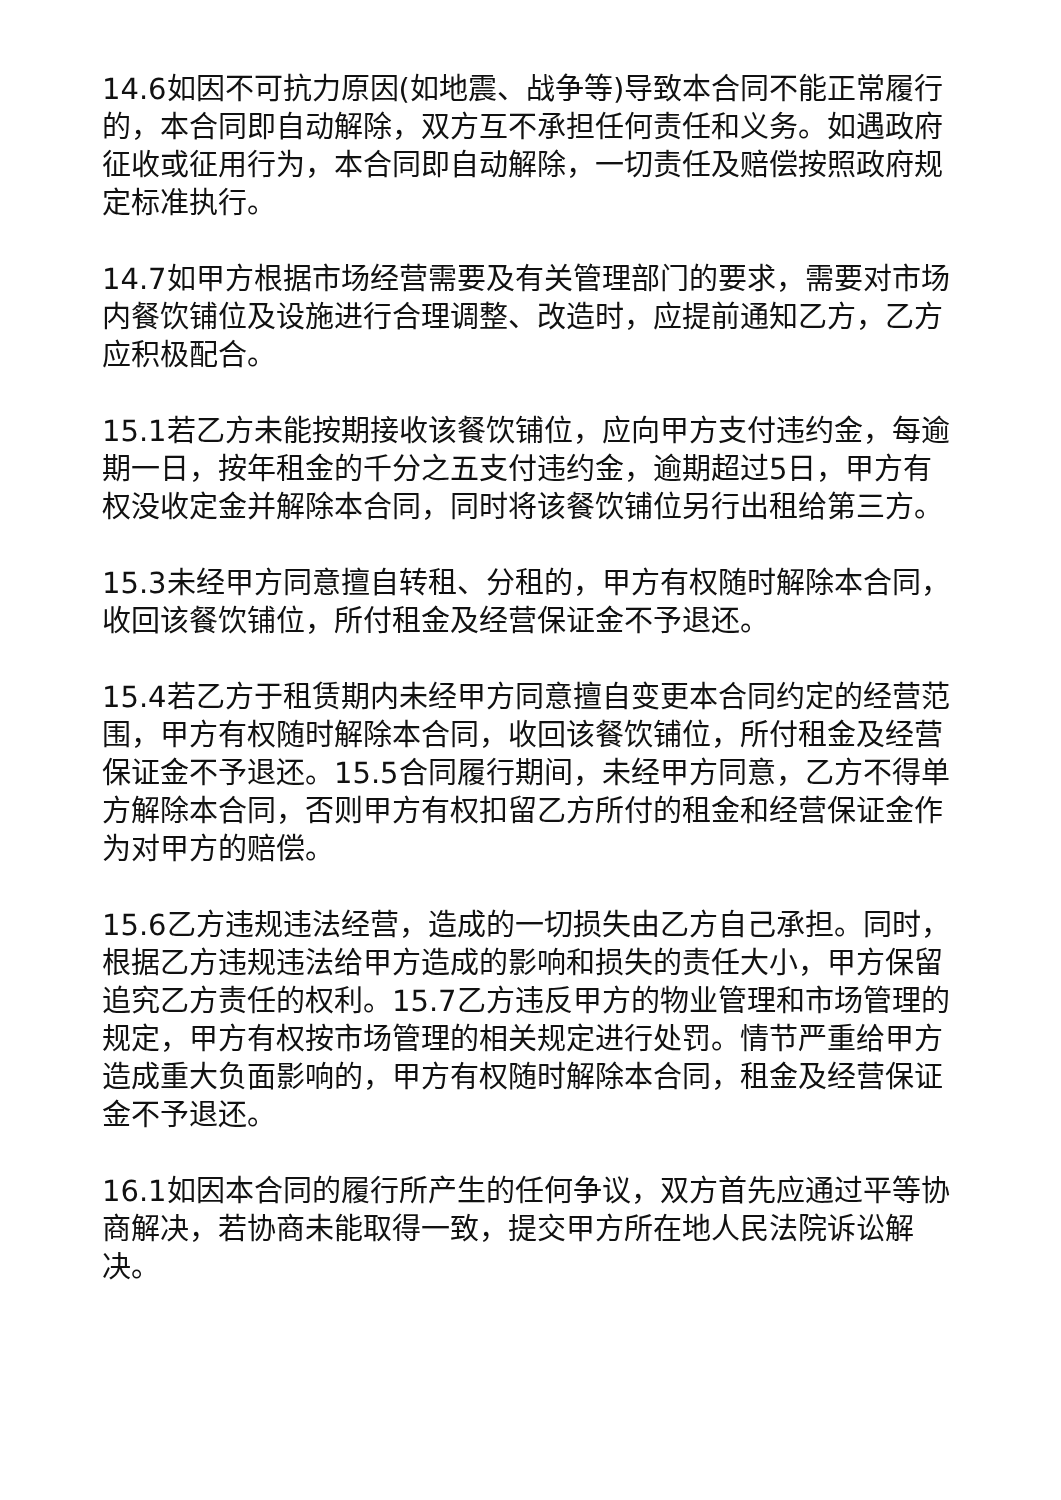14.6如因不可抗力原因(如地震、战争等)导致本合同不能正常履行的，本合同即自动解除，双方互不承担任何责任和义务。如遇政府征收或征用行为，本合同即自动解除，一切责任及赔偿按照政府规定标准执行。
14.7如甲方根据市场经营需要及有关管理部门的要求，需要对市场内餐饮铺位及设施进行合理调整、改造时，应提前通知乙方，乙方应积极配合。
15.1若乙方未能按期接收该餐饮铺位，应向甲方支付违约金，每逾期一日，按年租金的千分之五支付违约金，逾期超过5日，甲方有权没收定金并解除本合同，同时将该餐饮铺位另行出租给第三方。
15.3未经甲方同意擅自转租、分租的，甲方有权随时解除本合同，收回该餐饮铺位，所付租金及经营保证金不予退还。
15.4若乙方于租赁期内未经甲方同意擅自变更本合同约定的经营范围，甲方有权随时解除本合同，收回该餐饮铺位，所付租金及经营保证金不予退还。15.5合同履行期间，未经甲方同意，乙方不得单方解除本合同，否则甲方有权扣留乙方所付的租金和经营保证金作为对甲方的赔偿。
15.6乙方违规违法经营，造成的一切损失由乙方自己承担。同时，根据乙方违规违法给甲方造成的影响和损失的责任大小，甲方保留追究乙方责任的权利。15.7乙方违反甲方的物业管理和市场管理的规定，甲方有权按市场管理的相关规定进行处罚。情节严重给甲方造成重大负面影响的，甲方有权随时解除本合同，租金及经营保证金不予退还。
16.1如因本合同的履行所产生的任何争议，双方首先应通过平等协商解决，若协商未能取得一致，提交甲方所在地人民法院诉讼解决。